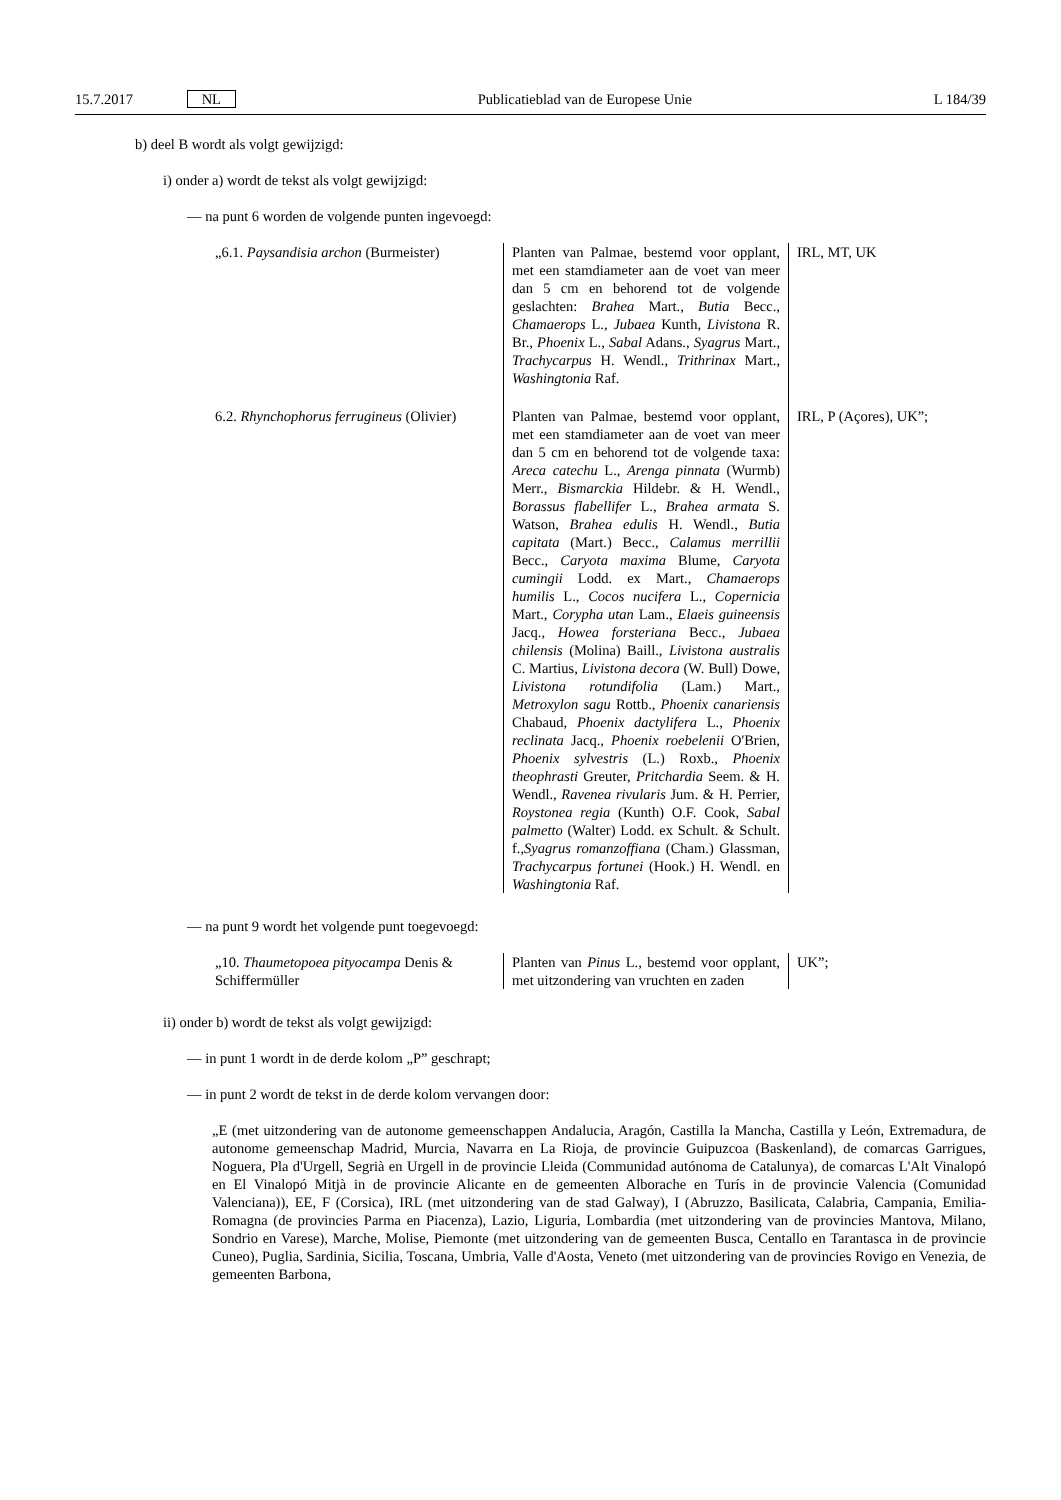15.7.2017 NL Publicatieblad van de Europese Unie L 184/39
b) deel B wordt als volgt gewijzigd:
i) onder a) wordt de tekst als volgt gewijzigd:
— na punt 6 worden de volgende punten ingevoegd:
| „6.1. Paysandisia archon (Burmeister) | Planten van Palmae, bestemd voor opplant, met een stamdiameter aan de voet van meer dan 5 cm en behorend tot de volgende geslachten: Brahea Mart., Butia Becc., Chamaerops L., Jubaea Kunth, Livistona R. Br., Phoenix L., Sabal Adans., Syagrus Mart., Trachycarpus H. Wendl., Trithrinax Mart., Washingtonia Raf. | IRL, MT, UK |
| 6.2. Rhynchophorus ferrugineus (Olivier) | Planten van Palmae, bestemd voor opplant, met een stamdiameter aan de voet van meer dan 5 cm en behorend tot de volgende taxa: Areca catechu L., Arenga pinnata (Wurmb) Merr., Bismarckia Hildebr. & H. Wendl., Borassus flabellifer L., Brahea armata S. Watson, Brahea edulis H. Wendl., Butia capitata (Mart.) Becc., Calamus merrillii Becc., Caryota maxima Blume, Caryota cumingii Lodd. ex Mart., Chamaerops humilis L., Cocos nucifera L., Copernicia Mart., Corypha utan Lam., Elaeis guineensis Jacq., Howea forsteriana Becc., Jubaea chilensis (Molina) Baill., Livistona australis C. Martius, Livistona decora (W. Bull) Dowe, Livistona rotundifolia (Lam.) Mart., Metroxylon sagu Rottb., Phoenix canariensis Chabaud, Phoenix dactylifera L., Phoenix reclinata Jacq., Phoenix roebelenii O'Brien, Phoenix sylvestris (L.) Roxb., Phoenix theophrasti Greuter, Pritchardia Seem. & H. Wendl., Ravenea rivularis Jum. & H. Perrier, Roystonea regia (Kunth) O.F. Cook, Sabal palmetto (Walter) Lodd. ex Schult. & Schult. f., Syagrus romanzoffiana (Cham.) Glassman, Trachycarpus fortunei (Hook.) H. Wendl. en Washingtonia Raf. | IRL, P (Açores), UK”; |
— na punt 9 wordt het volgende punt toegevoegd:
| „10. Thaumetopoea pityocampa Denis & Schiffermüller | Planten van Pinus L., bestemd voor opplant, met uitzondering van vruchten en zaden | UK”; |
ii) onder b) wordt de tekst als volgt gewijzigd:
— in punt 1 wordt in de derde kolom „P” geschrapt;
— in punt 2 wordt de tekst in de derde kolom vervangen door:
„E (met uitzondering van de autonome gemeenschappen Andalucia, Aragón, Castilla la Mancha, Castilla y León, Extremadura, de autonome gemeenschap Madrid, Murcia, Navarra en La Rioja, de provincie Guipuzcoa (Baskenland), de comarcas Garrigues, Noguera, Pla d'Urgell, Segrià en Urgell in de provincie Lleida (Communidad autónoma de Catalunya), de comarcas L'Alt Vinalopó en El Vinalopó Mitjà in de provincie Alicante en de gemeenten Alborache en Turís in de provincie Valencia (Comunidad Valenciana)), EE, F (Corsica), IRL (met uitzondering van de stad Galway), I (Abruzzo, Basilicata, Calabria, Campania, Emilia-Romagna (de provincies Parma en Piacenza), Lazio, Liguria, Lombardia (met uitzondering van de provincies Mantova, Milano, Sondrio en Varese), Marche, Molise, Piemonte (met uitzondering van de gemeenten Busca, Centallo en Tarantasca in de provincie Cuneo), Puglia, Sardinia, Sicilia, Toscana, Umbria, Valle d'Aosta, Veneto (met uitzondering van de provincies Rovigo en Venezia, de gemeenten Barbona,